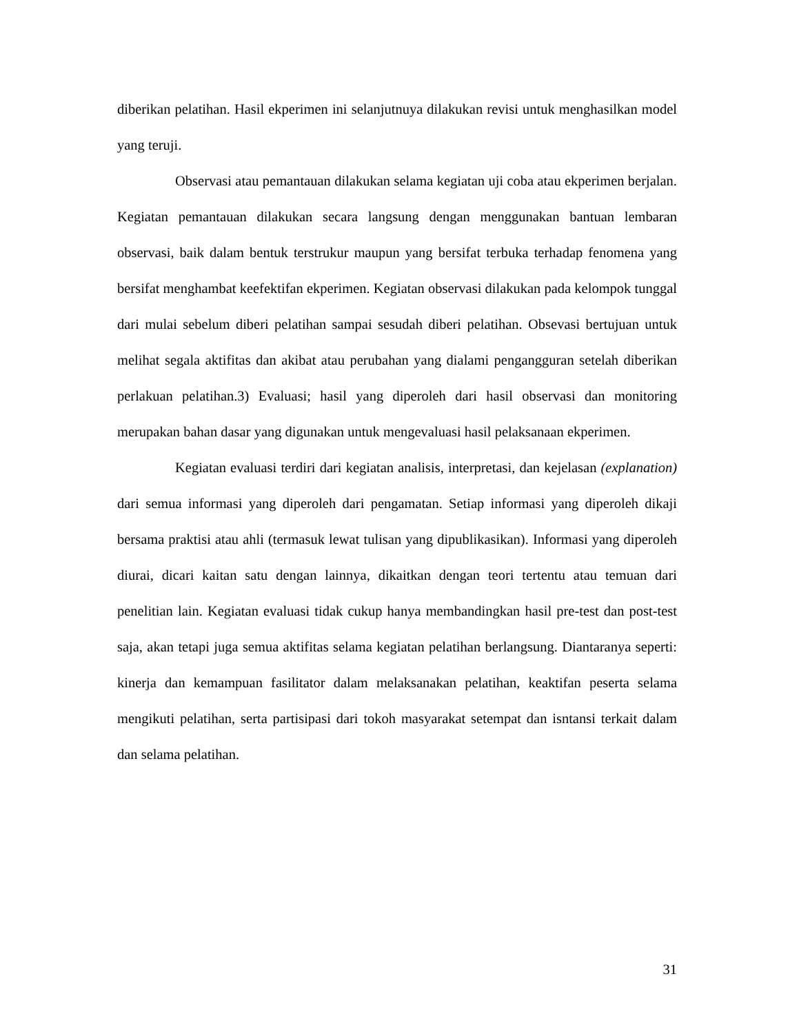diberikan pelatihan. Hasil ekperimen ini selanjutnuya dilakukan revisi untuk menghasilkan model yang teruji.
Observasi atau pemantauan dilakukan selama kegiatan uji coba atau ekperimen berjalan. Kegiatan pemantauan dilakukan secara langsung dengan menggunakan bantuan lembaran observasi, baik dalam bentuk terstrukur maupun yang bersifat terbuka terhadap fenomena yang bersifat menghambat keefektifan ekperimen. Kegiatan observasi dilakukan pada kelompok tunggal dari mulai sebelum diberi pelatihan sampai sesudah diberi pelatihan. Obsevasi bertujuan untuk melihat segala aktifitas dan akibat atau perubahan yang dialami pengangguran setelah diberikan perlakuan pelatihan.3) Evaluasi; hasil yang diperoleh dari hasil observasi dan monitoring merupakan bahan dasar yang digunakan untuk mengevaluasi hasil pelaksanaan ekperimen.
Kegiatan evaluasi terdiri dari kegiatan analisis, interpretasi, dan kejelasan (explanation) dari semua informasi yang diperoleh dari pengamatan. Setiap informasi yang diperoleh dikaji bersama praktisi atau ahli (termasuk lewat tulisan yang dipublikasikan). Informasi yang diperoleh diurai, dicari kaitan satu dengan lainnya, dikaitkan dengan teori tertentu atau temuan dari penelitian lain. Kegiatan evaluasi tidak cukup hanya membandingkan hasil pre-test dan post-test saja, akan tetapi juga semua aktifitas selama kegiatan pelatihan berlangsung. Diantaranya seperti: kinerja dan kemampuan fasilitator dalam melaksanakan pelatihan, keaktifan peserta selama mengikuti pelatihan, serta partisipasi dari tokoh masyarakat setempat dan isntansi terkait dalam dan selama pelatihan.
31